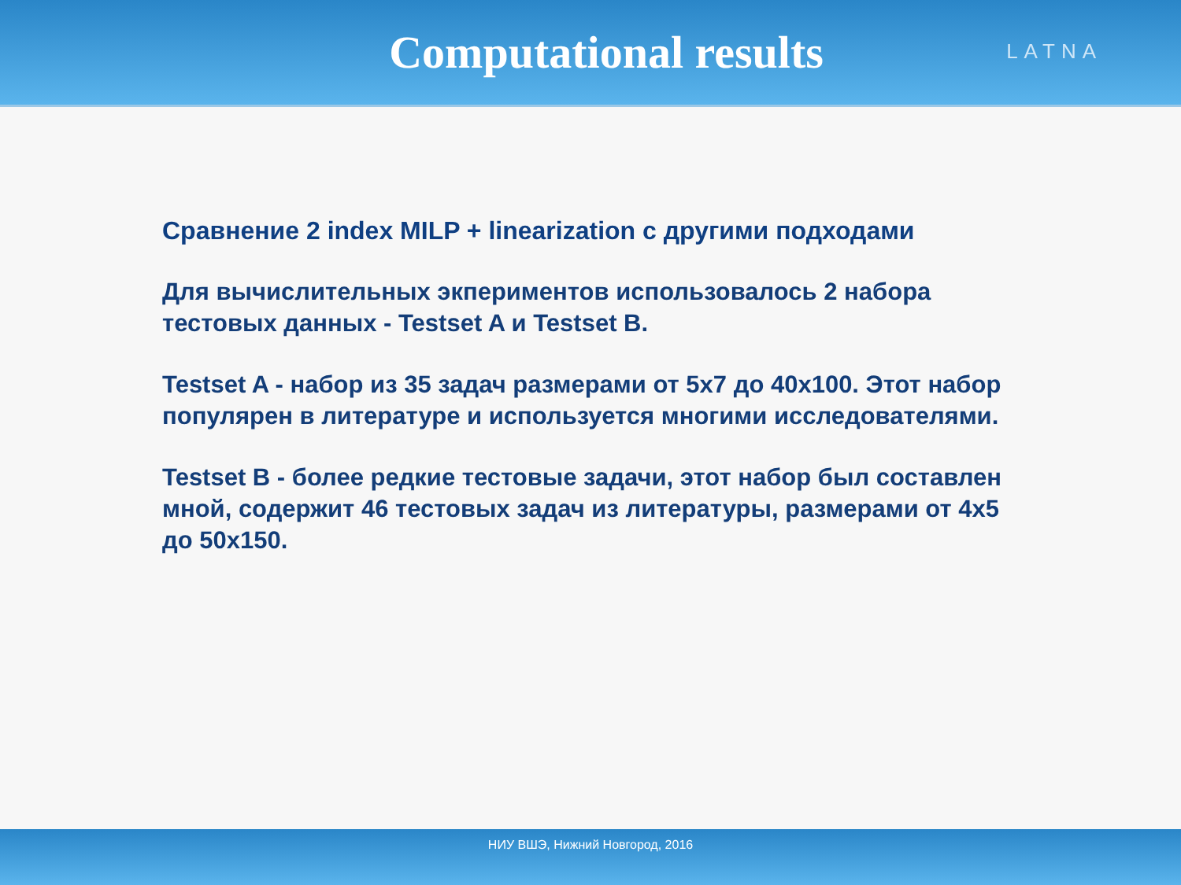Computational results
LATNA
Сравнение 2 index MILP + linearization с другими подходами
Для вычислительных экпериментов использовалось 2 набора тестовых данных - Testset A и Testset B.
Testset A - набор из 35 задач размерами от 5x7 до 40x100. Этот набор популярен в литературе и используется многими исследователями.
Testset B - более редкие тестовые задачи, этот набор был составлен мной, содержит 46 тестовых задач из литературы, размерами от 4x5 до 50x150.
НИУ ВШЭ, Нижний Новгород, 2016